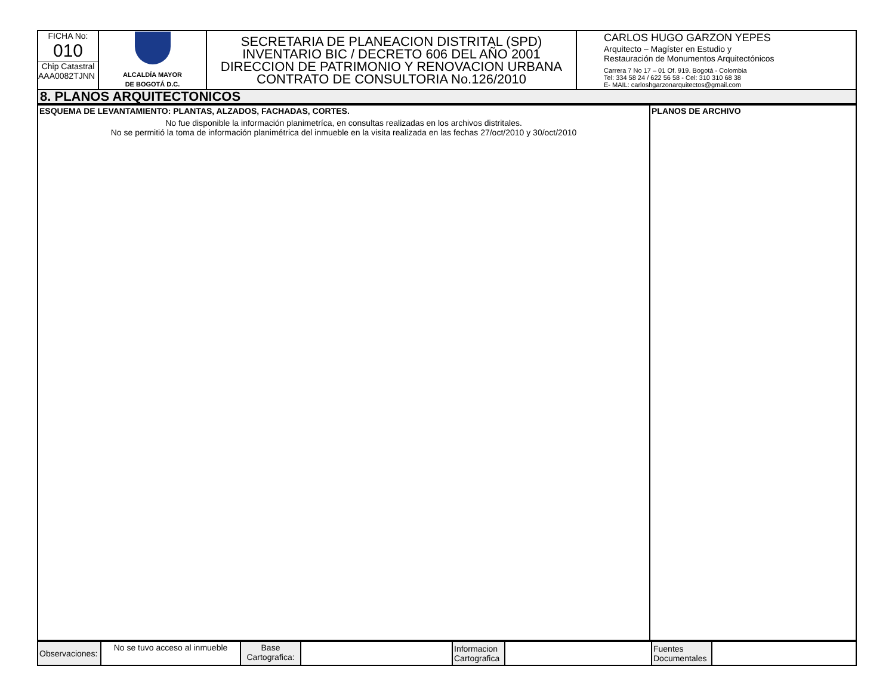| FICHA No: 010 Chip Catastral AAA0082TJNN | ALCALDÍA MAYOR DE BOGOTÁ D.C. | SECRETARIA DE PLANEACION DISTRITAL (SPD) INVENTARIO BIC / DECRETO 606 DEL AÑO 2001 DIRECCION DE PATRIMONIO Y RENOVACION URBANA CONTRATO DE CONSULTORIA No.126/2010 | CARLOS HUGO GARZON YEPES Arquitecto – Magíster en Estudio y Restauración de Monumentos Arquitectónicos Carrera 7 No 17 – 01 Of. 919. Bogotá - Colombia Tel: 334 58 24 / 622 56 58 - Cel: 310 310 68 38 E- MAIL: carloshgarzonarquitectos@gmail.com |
| 8. PLANOS ARQUITECTONICOS | | | |
| ESQUEMA DE LEVANTAMIENTO: PLANTAS, ALZADOS, FACHADAS, CORTES. No fue disponible la información planimetríca, en consultas realizadas en los archivos distritales. No se permitió la toma de información planimétrica del inmueble en la visita realizada en las fechas 27/oct/2010 y 30/oct/2010 | PLANOS DE ARCHIVO |
| Observaciones: | No se tuvo acceso al inmueble | Base Cartografica: | | Informacion Cartografica | | Fuentes Documentales | |